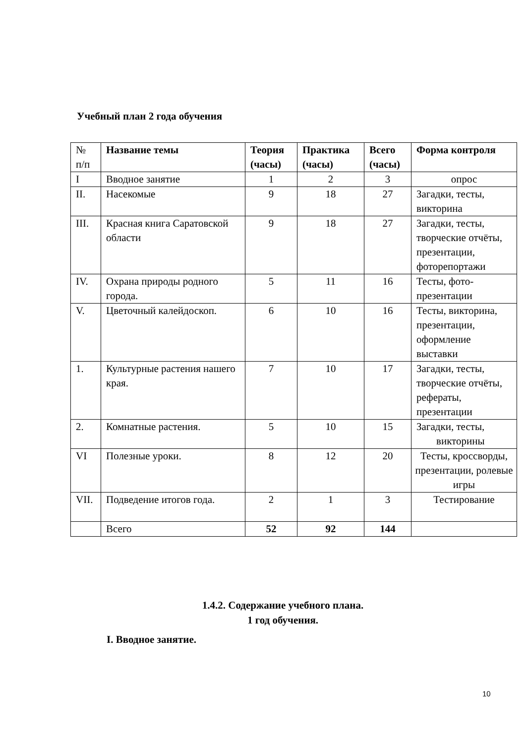Учебный план 2 года обучения
| № п/п | Название темы | Теория (часы) | Практика (часы) | Всего (часы) | Форма контроля |
| --- | --- | --- | --- | --- | --- |
| I | Вводное занятие | 1 | 2 | 3 | опрос |
| II. | Насекомые | 9 | 18 | 27 | Загадки, тесты, викторина |
| III. | Красная книга Саратовской области | 9 | 18 | 27 | Загадки, тесты, творческие отчёты, презентации, фоторепортажи |
| IV. | Охрана природы родного города. | 5 | 11 | 16 | Тесты, фото-презентации |
| V. | Цветочный калейдоскоп. | 6 | 10 | 16 | Тесты, викторина, презентации, оформление выставки |
| 1. | Культурные растения нашего края. | 7 | 10 | 17 | Загадки, тесты, творческие отчёты, рефераты, презентации |
| 2. | Комнатные растения. | 5 | 10 | 15 | Загадки, тесты, викторины |
| VI | Полезные уроки. | 8 | 12 | 20 | Тесты, кроссворды, презентации, ролевые игры |
| VII. | Подведение итогов года. | 2 | 1 | 3 | Тестирование |
| | Всего | 52 | 92 | 144 | |
1.4.2. Содержание учебного плана.
1 год обучения.
I. Вводное занятие.
10